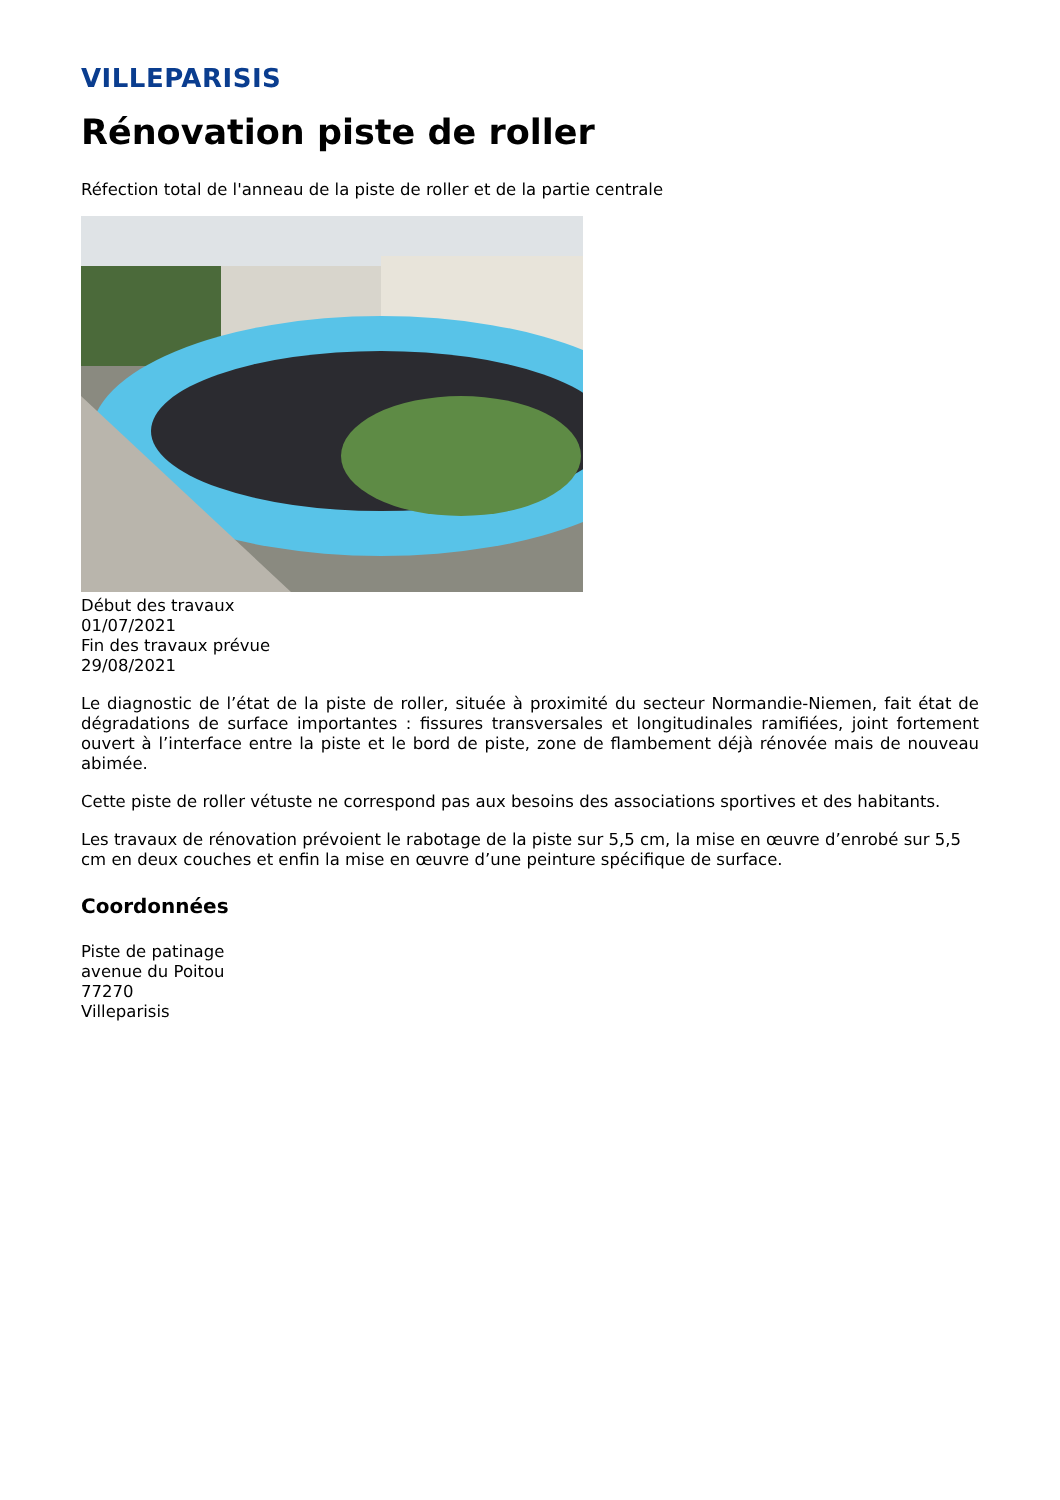VILLEPARISIS
Rénovation piste de roller
Réfection total de l'anneau de la piste de roller et de la partie centrale
Début des travaux
01/07/2021
Fin des travaux prévue
29/08/2021
Le diagnostic de l’état de la piste de roller, située à proximité du secteur Normandie-Niemen, fait état de dégradations de surface importantes : fissures transversales et longitudinales ramifiées, joint fortement ouvert à l’interface entre la piste et le bord de piste, zone de flambement déjà rénovée mais de nouveau abimée.
Cette piste de roller vétuste ne correspond pas aux besoins des associations sportives et des habitants.
Les travaux de rénovation prévoient le rabotage de la piste sur 5,5 cm, la mise en œuvre d’enrobé sur 5,5 cm en deux couches et enfin la mise en œuvre d’une peinture spécifique de surface.
Coordonnées
Piste de patinage
avenue du Poitou
77270
Villeparisis